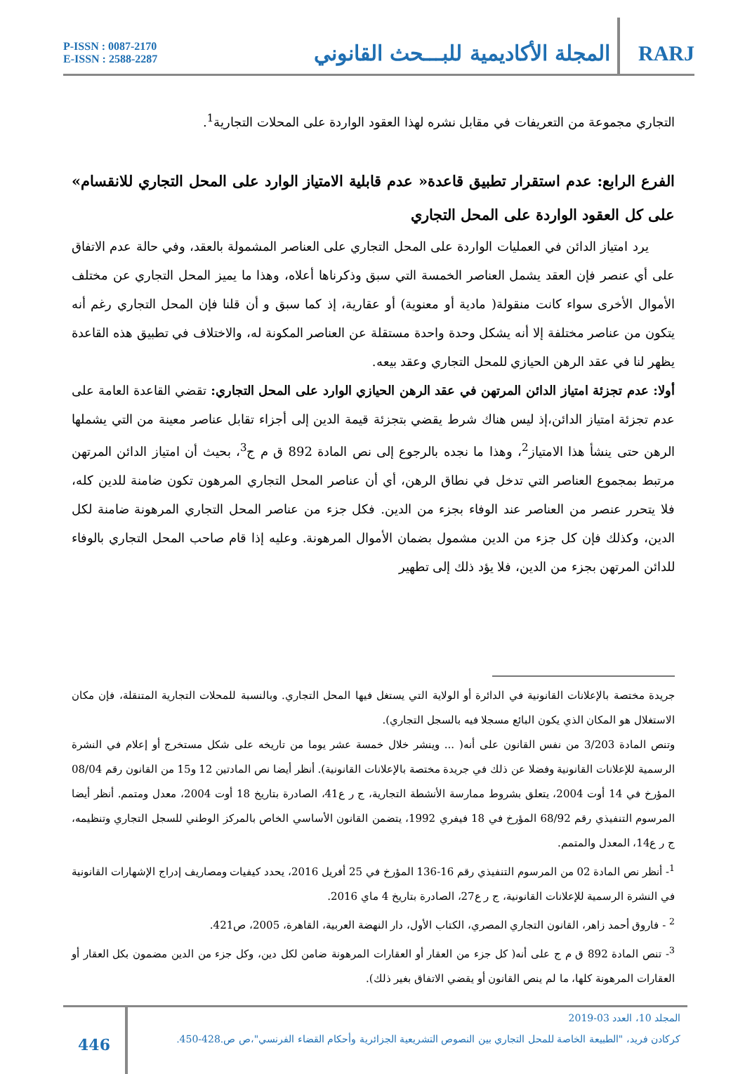P-ISSN : 0087-2170
E-ISSN : 2588-2287
المجلة الأكاديمية للبـــحث القانوني
RARJ
التجاري مجموعة من التعريفات في مقابل نشره لهذا العقود الواردة على المحلات التجارية<sup>1</sup>.
الفرع الرابع: عدم استقرار تطبيق قاعدة« عدم قابلية الامتياز الوارد على المحل التجاري للانقسام» على كل العقود الواردة على المحل التجاري
يرد امتياز الدائن في العمليات الواردة على المحل التجاري على العناصر المشمولة بالعقد، وفي حالة عدم الاتفاق على أي عنصر فإن العقد يشمل العناصر الخمسة التي سبق وذكرناها أعلاه، وهذا ما يميز المحل التجاري عن مختلف الأموال الأخرى سواء كانت منقولة( مادية أو معنوية) أو عقارية، إذ كما سبق و أن قلنا فإن المحل التجاري رغم أنه يتكون من عناصر مختلفة إلا أنه يشكل وحدة واحدة مستقلة عن العناصر المكونة له، والاختلاف في تطبيق هذه القاعدة يظهر لنا في عقد الرهن الحيازي للمحل التجاري وعقد بيعه.
أولا: عدم تجزئة امتياز الدائن المرتهن في عقد الرهن الحيازي الوارد على المحل التجاري: تقضي القاعدة العامة على عدم تجزئة امتياز الدائن،إذ ليس هناك شرط يقضي بتجزئة قيمة الدين إلى أجزاء تقابل عناصر معينة من التي يشملها الرهن حتى ينشأ هذا الامتياز<sup>2</sup>، وهذا ما نجده بالرجوع إلى نص المادة 892 ق م ج<sup>3</sup>، بحيث أن امتياز الدائن المرتهن مرتبط بمجموع العناصر التي تدخل في نطاق الرهن، أي أن عناصر المحل التجاري المرهون تكون ضامنة للدين كله، فلا يتحرر عنصر من العناصر عند الوفاء بجزء من الدين. فكل جزء من عناصر المحل التجاري المرهونة ضامنة لكل الدين، وكذلك فإن كل جزء من الدين مشمول بضمان الأموال المرهونة. وعليه إذا قام صاحب المحل التجاري بالوفاء للدائن المرتهن بجزء من الدين، فلا يؤد ذلك إلى تطهير
جريدة مختصة بالإعلانات القانونية في الدائرة أو الولاية التي يستغل فيها المحل التجاري. وبالنسبة للمحلات التجارية المتنقلة، فإن مكان الاستغلال هو المكان الذي يكون البائع مسجلا فيه بالسجل التجاري).
وتنص المادة 3/203 من نفس القانون على أنه( ... وينشر خلال خمسة عشر يوما من تاريخه على شكل مستخرج أو إعلام في النشرة الرسمية للإعلانات القانونية وفضلا عن ذلك في جريدة مختصة بالإعلانات القانونية). أنظر أيضا نص المادتين 12 و15 من القانون رقم 08/04 المؤرخ في 14 أوت 2004، يتعلق بشروط ممارسة الأنشطة التجارية، ج ر ع41، الصادرة بتاريخ 18 أوت 2004، معدل ومتمم. أنظر أيضا المرسوم التنفيذي رقم 68/92 المؤرخ في 18 فيفري 1992، يتضمن القانون الأساسي الخاص بالمركز الوطني للسجل التجاري وتنظيمه، ج ر ع14، المعدل والمتمم.
<sup>1</sup>- أنظر نص المادة 02 من المرسوم التنفيذي رقم 16-136 المؤرخ في 25 أفريل 2016، يحدد كيفيات ومصاريف إدراج الإشهارات القانونية في النشرة الرسمية للإعلانات القانونية، ج ر ع27، الصادرة بتاريخ 4 ماي 2016.
<sup>2</sup> - فاروق أحمد زاهر، القانون التجاري المصري، الكتاب الأول، دار النهضة العربية، القاهرة، 2005، ص421.
<sup>3</sup>- تنص المادة 892 ق م ج على أنه( كل جزء من العقار أو العقارات المرهونة ضامن لكل دين، وكل جزء من الدين مضمون بكل العقار أو العقارات المرهونة كلها، ما لم ينص القانون أو يقضي الاتفاق بغير ذلك).
446
المجلد 10، العدد 03-2019
كركادن فريد، "الطبيعة الخاصة للمحل التجاري بين النصوص التشريعية الجزائرية وأحكام القضاء الفرنسي"،ص ص.428-450.